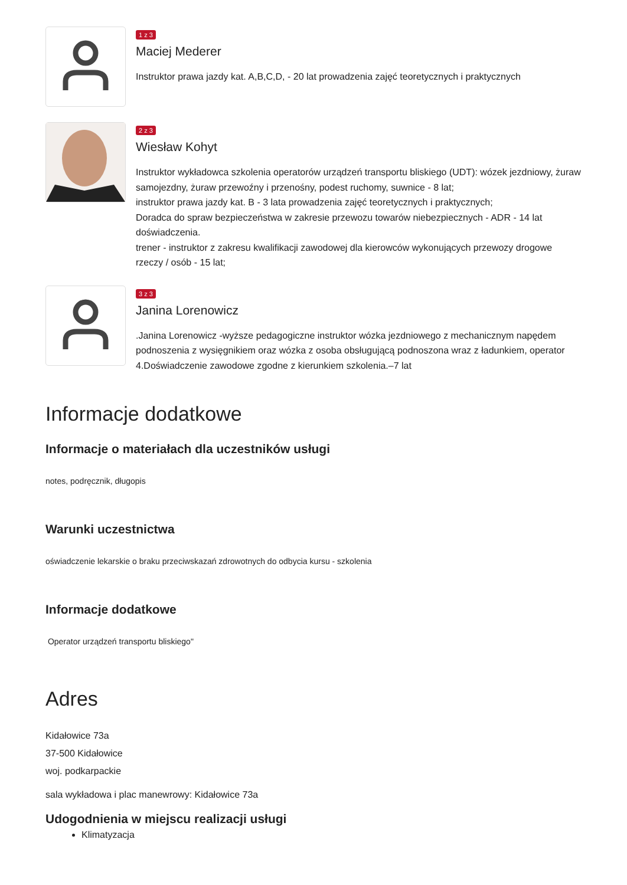1 z 3
Maciej Mederer
Instruktor prawa jazdy kat. A,B,C,D, - 20 lat prowadzenia zajęć teoretycznych i praktycznych
2 z 3
Wiesław Kohyt
Instruktor wykładowca szkolenia operatorów urządzeń transportu bliskiego (UDT): wózek jezdniowy, żuraw samojezdny, żuraw przewoźny i przenośny, podest ruchomy, suwnice - 8 lat;
instruktor prawa jazdy kat. B - 3 lata prowadzenia zajęć teoretycznych i praktycznych;
Doradca do spraw bezpieczeństwa w zakresie przewozu towarów niebezpiecznych - ADR - 14 lat doświadczenia.
trener - instruktor z zakresu kwalifikacji zawodowej dla kierowców wykonujących przewozy drogowe rzeczy / osób - 15 lat;
3 z 3
Janina Lorenowicz
.Janina Lorenowicz -wyższe pedagogiczne instruktor wózka jezdniowego z mechanicznym napędem podnoszenia z wysięgnikiem oraz wózka z osoba obsługującą podnoszona wraz z ładunkiem, operator
4.Doświadczenie zawodowe zgodne z kierunkiem szkolenia.–7 lat
Informacje dodatkowe
Informacje o materiałach dla uczestników usługi
notes, podręcznik, długopis
Warunki uczestnictwa
oświadczenie lekarskie o braku przeciwskazań zdrowotnych do odbycia kursu - szkolenia
Informacje dodatkowe
Operator urządzeń transportu bliskiego"
Adres
Kidałowice 73a
37-500 Kidałowice
woj. podkarpackie
sala wykładowa i plac manewrowy: Kidałowice 73a
Udogodnienia w miejscu realizacji usługi
Klimatyzacja